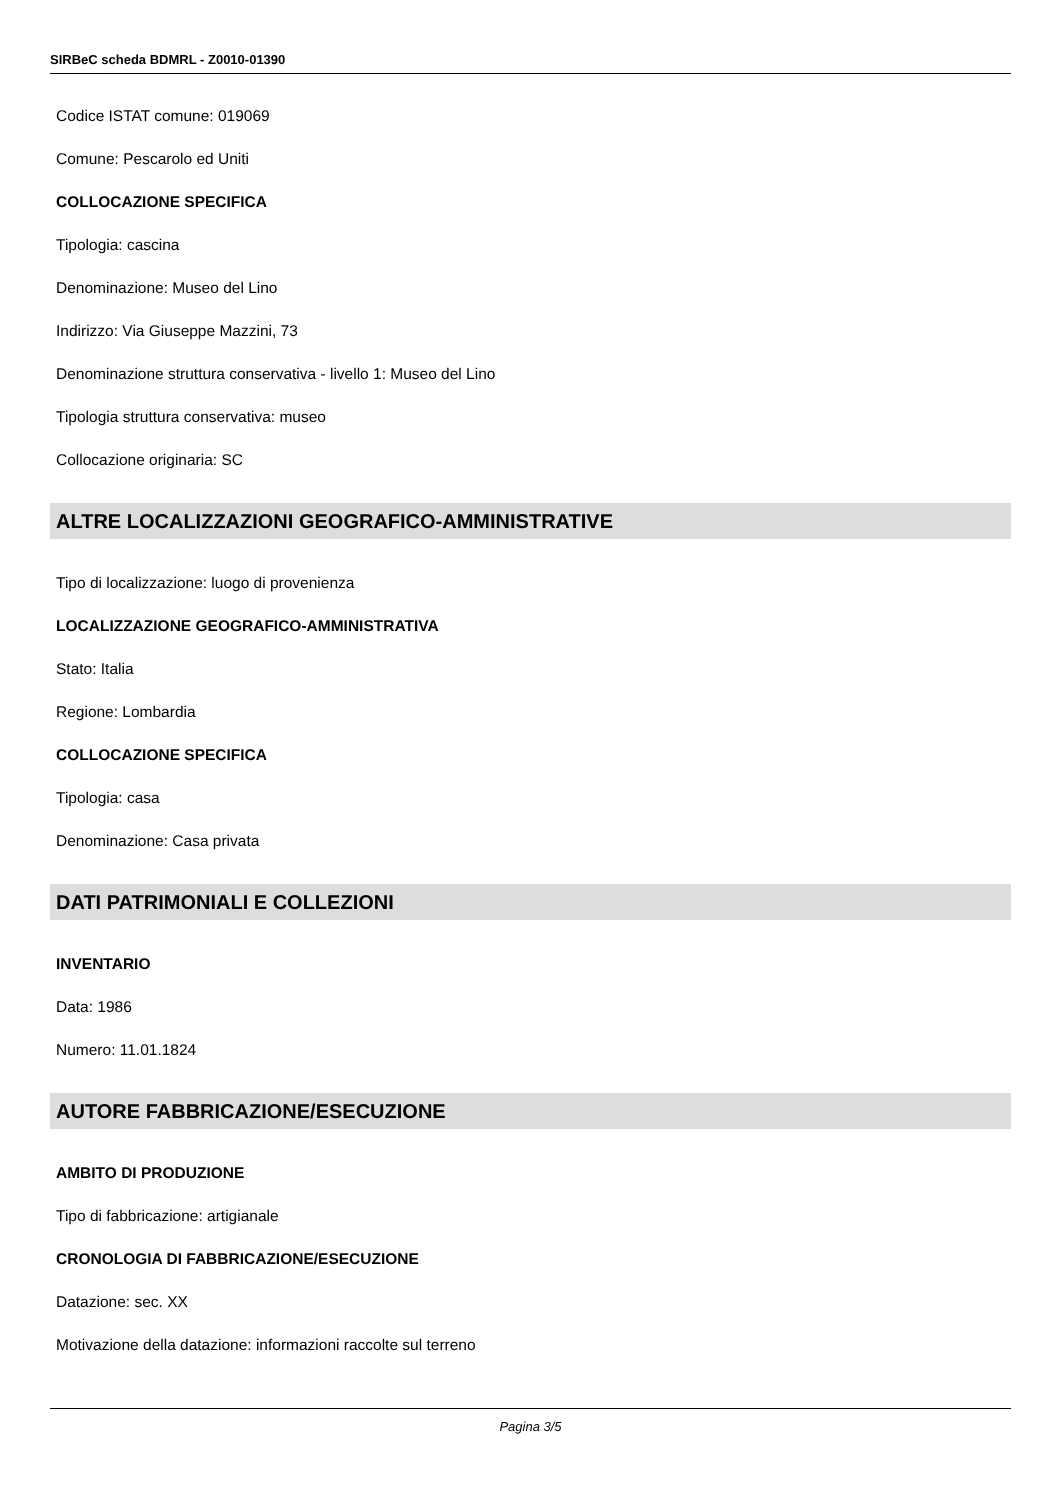SIRBeC scheda BDMRL - Z0010-01390
Codice ISTAT comune: 019069
Comune: Pescarolo ed Uniti
COLLOCAZIONE SPECIFICA
Tipologia: cascina
Denominazione: Museo del Lino
Indirizzo: Via Giuseppe Mazzini, 73
Denominazione struttura conservativa - livello 1: Museo del Lino
Tipologia struttura conservativa: museo
Collocazione originaria: SC
ALTRE LOCALIZZAZIONI GEOGRAFICO-AMMINISTRATIVE
Tipo di localizzazione: luogo di provenienza
LOCALIZZAZIONE GEOGRAFICO-AMMINISTRATIVA
Stato: Italia
Regione: Lombardia
COLLOCAZIONE SPECIFICA
Tipologia: casa
Denominazione: Casa privata
DATI PATRIMONIALI E COLLEZIONI
INVENTARIO
Data: 1986
Numero: 11.01.1824
AUTORE FABBRICAZIONE/ESECUZIONE
AMBITO DI PRODUZIONE
Tipo di fabbricazione: artigianale
CRONOLOGIA DI FABBRICAZIONE/ESECUZIONE
Datazione: sec. XX
Motivazione della datazione: informazioni raccolte sul terreno
Pagina 3/5